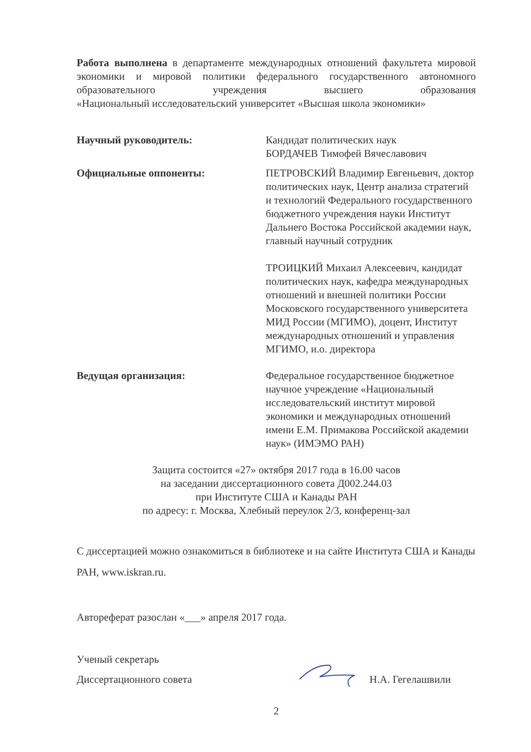Работа выполнена в департаменте международных отношений факультета мировой экономики и мировой политики федерального государственного автономного образовательного учреждения высшего образования
«Национальный исследовательский университет «Высшая школа экономики»
Научный руководитель: Кандидат политических наук
БОРДАЧЕВ Тимофей Вячеславович
Официальные оппоненты: ПЕТРОВСКИЙ Владимир Евгеньевич, доктор политических наук, Центр анализа стратегий и технологий Федерального государственного бюджетного учреждения науки Институт Дальнего Востока Российской академии наук, главный научный сотрудник
ТРОИЦКИЙ Михаил Алексеевич, кандидат политических наук, кафедра международных отношений и внешней политики России Московского государственного университета МИД России (МГИМО), доцент, Институт международных отношений и управления МГИМО, и.о. директора
Ведущая организация: Федеральное государственное бюджетное научное учреждение «Национальный исследовательский институт мировой экономики и международных отношений имени Е.М. Примакова Российской академии наук» (ИМЭМО РАН)
Защита состоится «27» октября 2017 года в 16.00 часов
на заседании диссертационного совета Д002.244.03
при Институте США и Канады РАН
по адресу: г. Москва, Хлебный переулок 2/3, конференц-зал
С диссертацией можно ознакомиться в библиотеке и на сайте Института США и Канады РАН, www.iskran.ru.
Автореферат разослан «___» апреля 2017 года.
Ученый секретарь
Диссертационного совета
Н.А. Гегелашвили
2